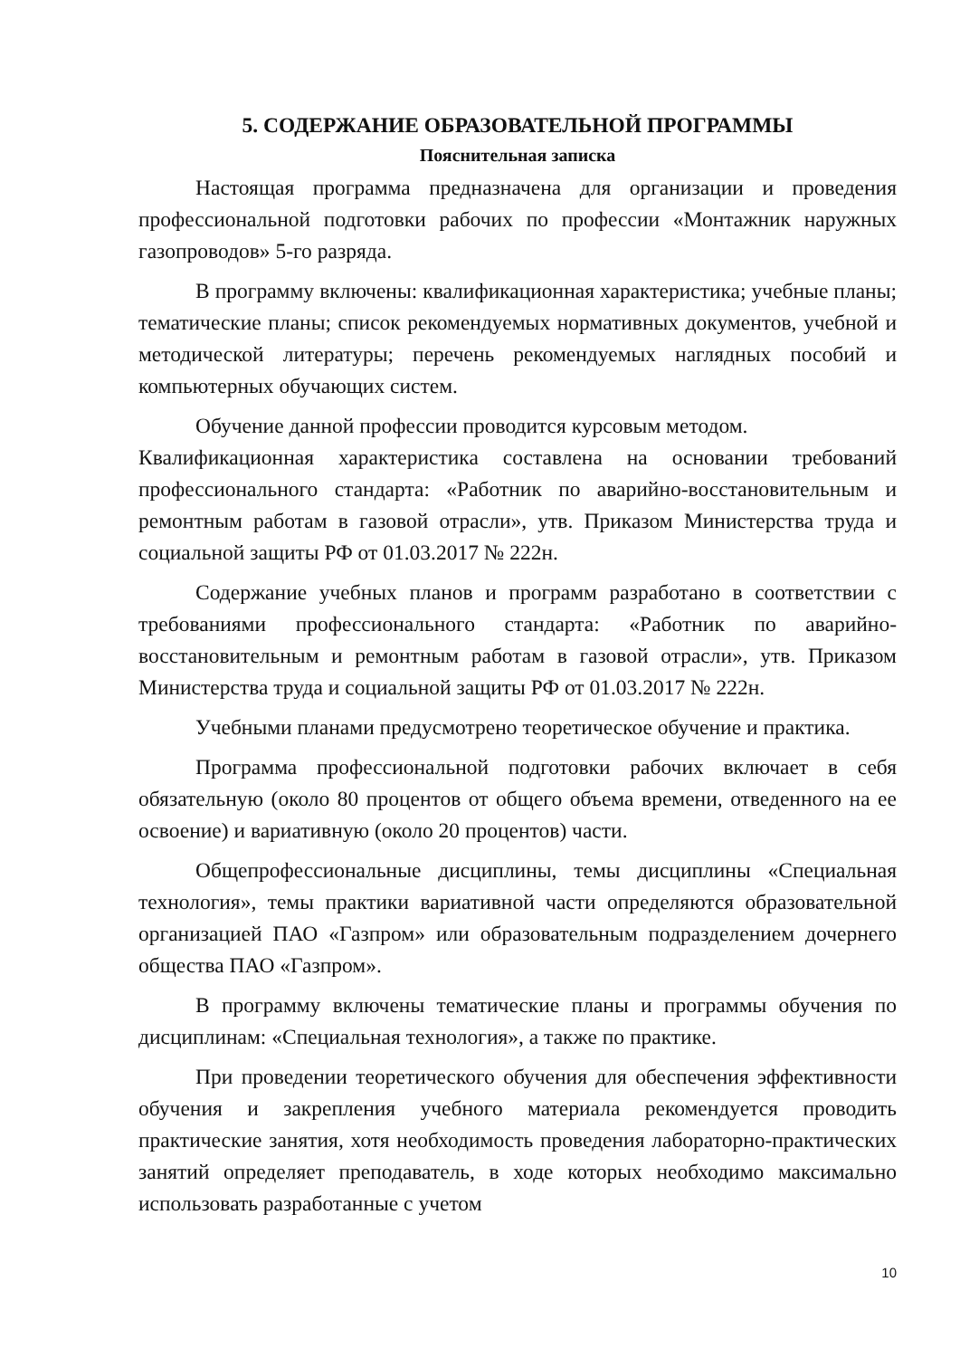5. СОДЕРЖАНИЕ ОБРАЗОВАТЕЛЬНОЙ ПРОГРАММЫ
Пояснительная записка
Настоящая программа предназначена для организации и проведения профессиональной подготовки рабочих по профессии «Монтажник наружных газопроводов» 5-го разряда.
В программу включены: квалификационная характеристика; учебные планы; тематические планы; список рекомендуемых нормативных документов, учебной и методической литературы; перечень рекомендуемых наглядных пособий и компьютерных обучающих систем.
Обучение данной профессии проводится курсовым методом.
Квалификационная характеристика составлена на основании требований профессионального стандарта: «Работник по аварийно-восстановительным и ремонтным работам в газовой отрасли», утв. Приказом Министерства труда и социальной защиты РФ от 01.03.2017 № 222н.
Содержание учебных планов и программ разработано в соответствии с требованиями профессионального стандарта: «Работник по аварийно-восстановительным и ремонтным работам в газовой отрасли», утв. Приказом Министерства труда и социальной защиты РФ от 01.03.2017 № 222н.
Учебными планами предусмотрено теоретическое обучение и практика.
Программа профессиональной подготовки рабочих включает в себя обязательную (около 80 процентов от общего объема времени, отведенного на ее освоение) и вариативную (около 20 процентов) части.
Общепрофессиональные дисциплины, темы дисциплины «Специальная технология», темы практики вариативной части определяются образовательной организацией ПАО «Газпром» или образовательным подразделением дочернего общества ПАО «Газпром».
В программу включены тематические планы и программы обучения по дисциплинам: «Специальная технология», а также по практике.
При проведении теоретического обучения для обеспечения эффективности обучения и закрепления учебного материала рекомендуется проводить практические занятия, хотя необходимость проведения лабораторно-практических занятий определяет преподаватель, в ходе которых необходимо максимально использовать разработанные с учетом
10